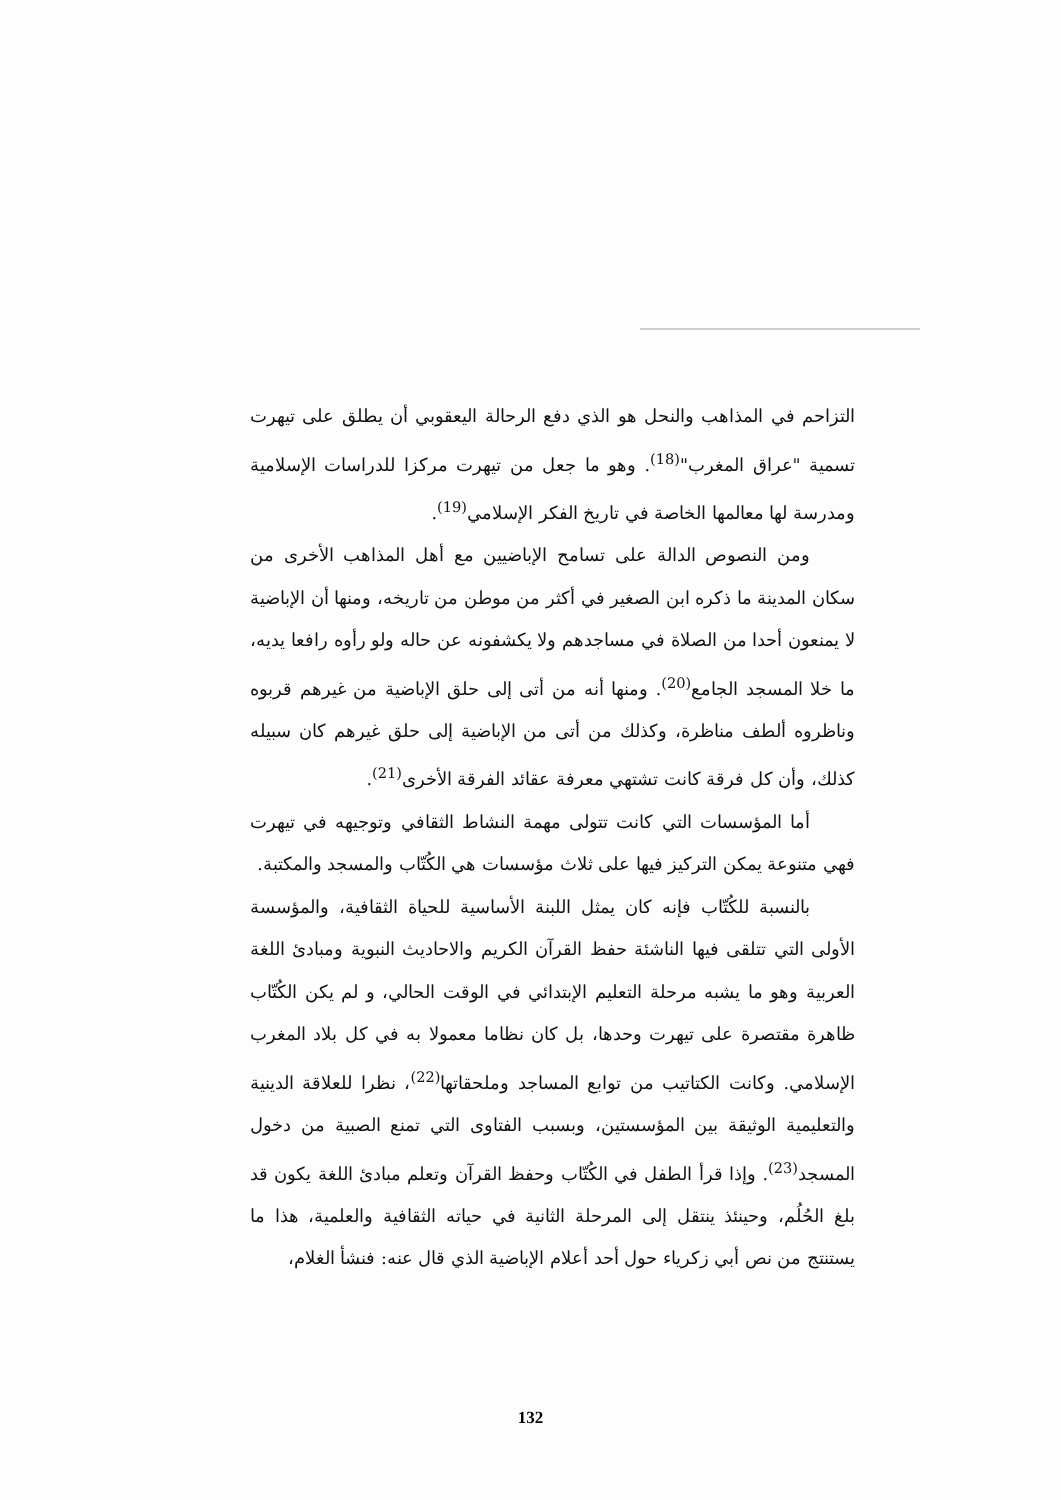التزاحم في المذاهب والنحل هو الذي دفع الرحالة اليعقوبي أن يطلق على تيهرت تسمية "عراق المغرب"<sup>(18)</sup>. وهو ما جعل من تيهرت مركزا للدراسات الإسلامية ومدرسة لها معالمها الخاصة في تاريخ الفكر الإسلامي<sup>(19)</sup>.
ومن النصوص الدالة على تسامح الإباضيين مع أهل المذاهب الأخرى من سكان المدينة ما ذكره ابن الصغير في أكثر من موطن من تاريخه، ومنها أن الإباضية لا يمنعون أحدا من الصلاة في مساجدهم ولا يكشفونه عن حاله ولو رأوه رافعا يديه، ما خلا المسجد الجامع<sup>(20)</sup>. ومنها أنه من أتى إلى حلق الإباضية من غيرهم قربوه وناظروه ألطف مناظرة، وكذلك من أتى من الإباضية إلى حلق غيرهم كان سبيله كذلك، وأن كل فرقة كانت تشتهي معرفة عقائد الفرقة الأخرى<sup>(21)</sup>.
أما المؤسسات التي كانت تتولى مهمة النشاط الثقافي وتوجيهه في تيهرت فهي متنوعة يمكن التركيز فيها على ثلاث مؤسسات هي الكُتّاب والمسجد والمكتبة.
بالنسبة للكُتّاب فإنه كان يمثل اللبنة الأساسية للحياة الثقافية، والمؤسسة الأولى التي تتلقى فيها الناشئة حفظ القرآن الكريم والاحاديث النبوية ومبادئ اللغة العربية وهو ما يشبه مرحلة التعليم الإبتدائي في الوقت الحالي، و لم يكن الكُتّاب ظاهرة مقتصرة على تيهرت وحدها، بل كان نظاما معمولا به في كل بلاد المغرب الإسلامي. وكانت الكتاتيب من توابع المساجد وملحقاتها<sup>(22)</sup>، نظرا للعلاقة الدينية والتعليمية الوثيقة بين المؤسستين، وبسبب الفتاوى التي تمنع الصبية من دخول المسجد<sup>(23)</sup>. وإذا قرأ الطفل في الكُتّاب وحفظ القرآن وتعلم مبادئ اللغة يكون قد بلغ الحُلُم، وحينئذ ينتقل إلى المرحلة الثانية في حياته الثقافية والعلمية، هذا ما يستنتج من نص أبي زكرياء حول أحد أعلام الإباضية الذي قال عنه: فنشأ الغلام،
132